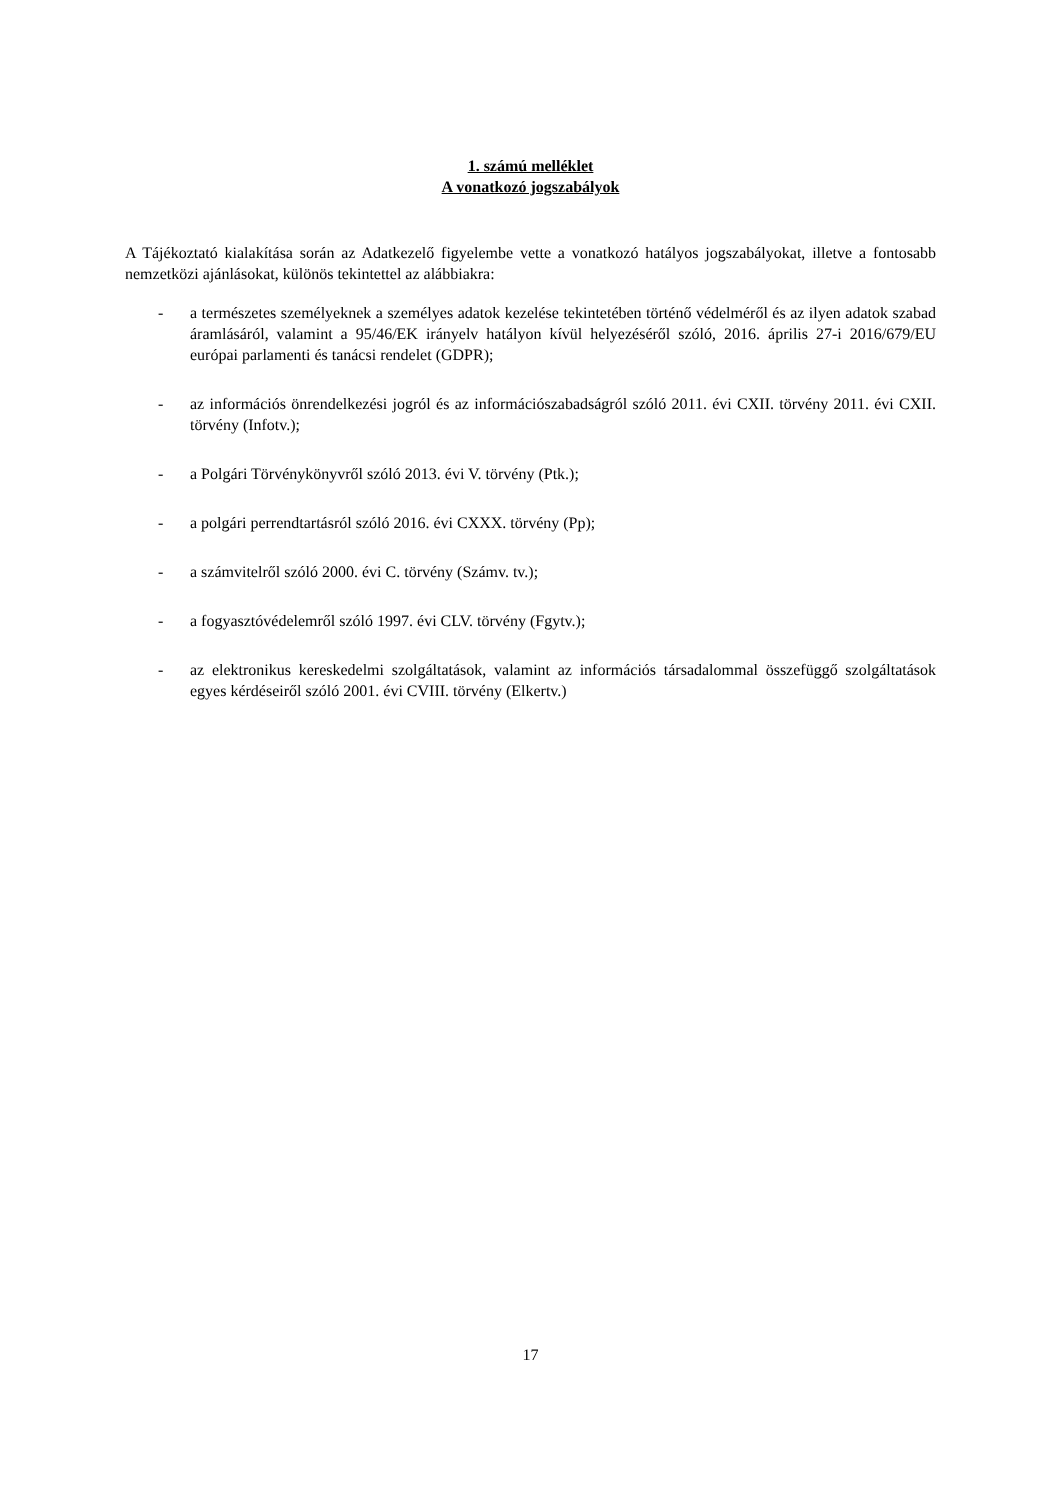1. számú melléklet
A vonatkozó jogszabályok
A Tájékoztató kialakítása során az Adatkezelő figyelembe vette a vonatkozó hatályos jogszabályokat, illetve a fontosabb nemzetközi ajánlásokat, különös tekintettel az alábbiakra:
- a természetes személyeknek a személyes adatok kezelése tekintetében történő védelméről és az ilyen adatok szabad áramlásáról, valamint a 95/46/EK irányelv hatályon kívül helyezéséről szóló, 2016. április 27-i 2016/679/EU európai parlamenti és tanácsi rendelet (GDPR);
- az információs önrendelkezési jogról és az információszabadságról szóló 2011. évi CXII. törvény 2011. évi CXII. törvény (Infotv.);
- a Polgári Törvénykönyvről szóló 2013. évi V. törvény (Ptk.);
- a polgári perrendtartásról szóló 2016. évi CXXX. törvény (Pp);
- a számvitelről szóló 2000. évi C. törvény (Számv. tv.);
- a fogyasztóvédelemről szóló 1997. évi CLV. törvény (Fgytv.);
- az elektronikus kereskedelmi szolgáltatások, valamint az információs társadalommal összefüggő szolgáltatások egyes kérdéseiről szóló 2001. évi CVIII. törvény (Elkertv.)
17